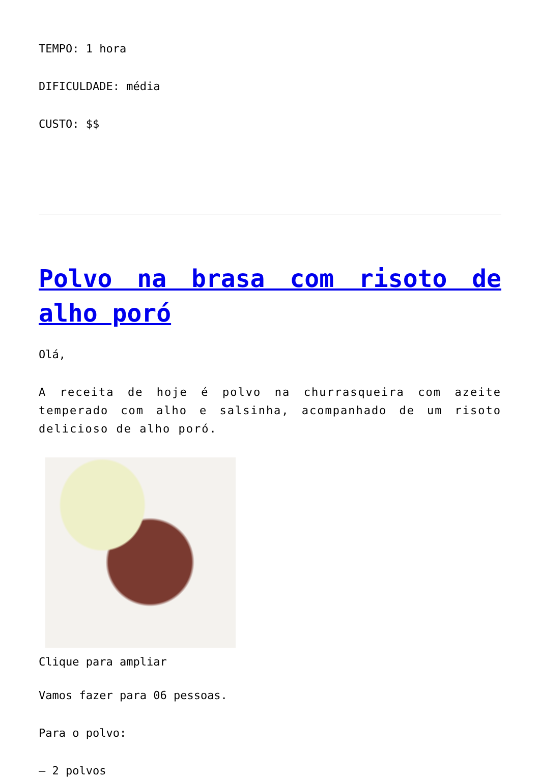TEMPO: 1 hora
DIFICULDADE: média
CUSTO: $$
Polvo na brasa com risoto de alho poró
Olá,
A receita de hoje é polvo na churrasqueira com azeite temperado com alho e salsinha, acompanhado de um risoto delicioso de alho poró.
Clique para ampliar
Vamos fazer para 06 pessoas.
Para o polvo:
– 2 polvos